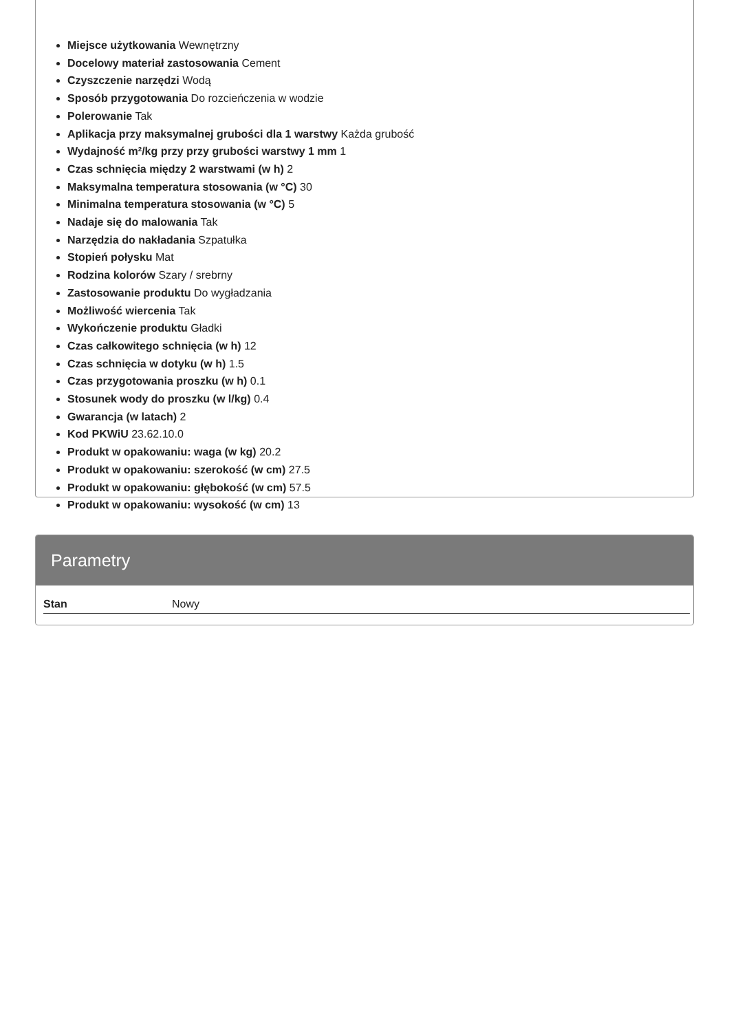Miejsce użytkowania Wewnętrzny
Docelowy materiał zastosowania Cement
Czyszczenie narzędzi Wodą
Sposób przygotowania Do rozcieńczenia w wodzie
Polerowanie Tak
Aplikacja przy maksymalnej grubości dla 1 warstwy Każda grubość
Wydajność m²/kg przy przy grubości warstwy 1 mm 1
Czas schnięcia między 2 warstwami (w h) 2
Maksymalna temperatura stosowania (w °C) 30
Minimalna temperatura stosowania (w °C) 5
Nadaje się do malowania Tak
Narzędzia do nakładania Szpatułka
Stopień połysku Mat
Rodzina kolorów Szary / srebrny
Zastosowanie produktu Do wygładzania
Możliwość wiercenia Tak
Wykończenie produktu Gładki
Czas całkowitego schnięcia (w h) 12
Czas schnięcia w dotyku (w h) 1.5
Czas przygotowania proszku (w h) 0.1
Stosunek wody do proszku (w l/kg) 0.4
Gwarancja (w latach) 2
Kod PKWiU 23.62.10.0
Produkt w opakowaniu: waga (w kg) 20.2
Produkt w opakowaniu: szerokość (w cm) 27.5
Produkt w opakowaniu: głębokość (w cm) 57.5
Produkt w opakowaniu: wysokość (w cm) 13
Parametry
| Stan | Nowy |